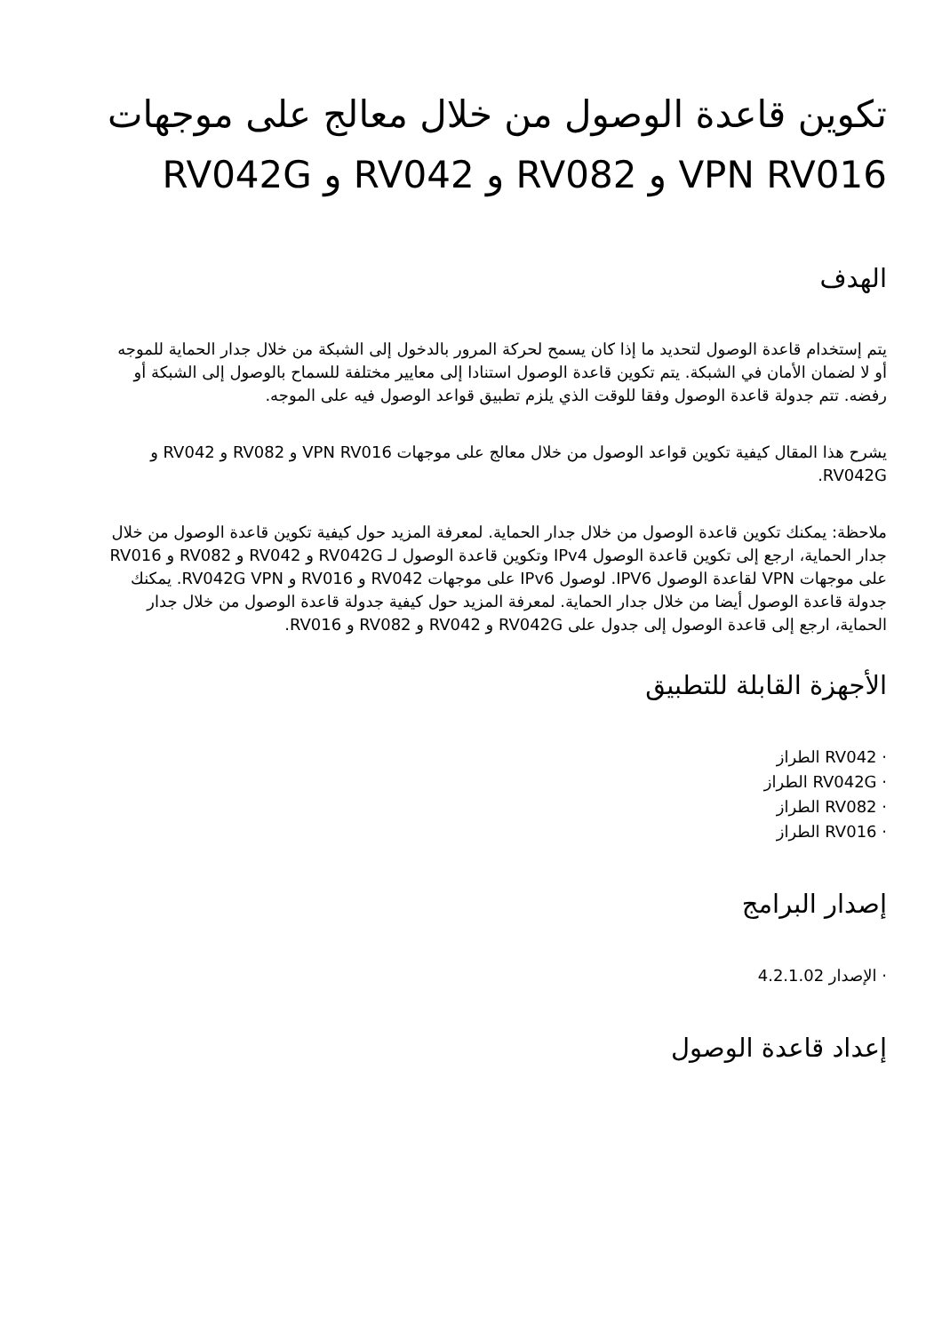تكوين قاعدة الوصول من خلال معالج على موجهات VPN RV016 و RV082 و RV042 و RV042G
الهدف
يتم إستخدام قاعدة الوصول لتحديد ما إذا كان يسمح لحركة المرور بالدخول إلى الشبكة من خلال جدار الحماية للموجه أو لا لضمان الأمان في الشبكة. يتم تكوين قاعدة الوصول استنادا إلى معايير مختلفة للسماح بالوصول إلى الشبكة أو رفضه. تتم جدولة قاعدة الوصول وفقا للوقت الذي يلزم تطبيق قواعد الوصول فيه على الموجه.
يشرح هذا المقال كيفية تكوين قواعد الوصول من خلال معالج على موجهات VPN RV016 و RV082 و RV042 و RV042G.
ملاحظة: يمكنك تكوين قاعدة الوصول من خلال جدار الحماية. لمعرفة المزيد حول كيفية تكوين قاعدة الوصول من خلال جدار الحماية، ارجع إلى تكوين قاعدة الوصول IPv4 وتكوين قاعدة الوصول لـ RV042G و RV042 و RV082 و RV016 على موجهات VPN لقاعدة الوصول IPV6. لوصول IPv6 على موجهات RV042 و RV016 و RV042G VPN. يمكنك جدولة قاعدة الوصول أيضا من خلال جدار الحماية. لمعرفة المزيد حول كيفية جدولة قاعدة الوصول من خلال جدار الحماية، ارجع إلى قاعدة الوصول إلى جدول على RV042G و RV042 و RV082 و RV016.
الأجهزة القابلة للتطبيق
· RV042 الطراز
· RV042G الطراز
· RV082 الطراز
· RV016 الطراز
إصدار البرامج
· الإصدار 4.2.1.02
إعداد قاعدة الوصول